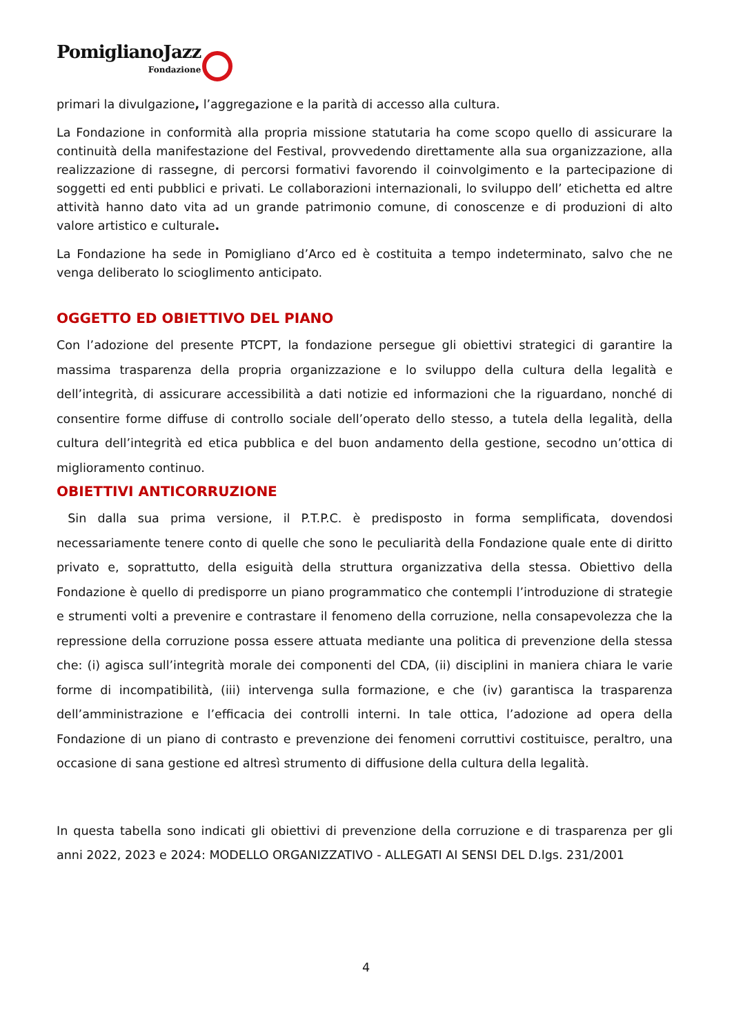PomiglianoJazz
Fondazione
primari la divulgazione, l’aggregazione e la parità di accesso alla cultura.
La Fondazione in conformità alla propria missione statutaria ha come scopo quello di assicurare la continuità della manifestazione del Festival, provvedendo direttamente alla sua organizzazione, alla realizzazione di rassegne, di percorsi formativi favorendo il coinvolgimento e la partecipazione di soggetti ed enti pubblici e privati. Le collaborazioni internazionali, lo sviluppo dell’ etichetta ed altre attività hanno dato vita ad un grande patrimonio comune, di conoscenze e di produzioni di alto valore artistico e culturale.
La Fondazione ha sede in Pomigliano d’Arco ed è costituita a tempo indeterminato, salvo che ne venga deliberato lo scioglimento anticipato.
OGGETTO ED OBIETTIVO DEL PIANO
Con l’adozione del presente PTCPT, la fondazione persegue gli obiettivi strategici di garantire la massima trasparenza della propria organizzazione e lo sviluppo della cultura della legalità e dell’integrità, di assicurare accessibilità a dati notizie ed informazioni che la riguardano, nonché di consentire forme diffuse di controllo sociale dell’operato dello stesso, a tutela della legalità, della cultura dell’integrità ed etica pubblica e del buon andamento della gestione, secodno un’ottica di miglioramento continuo.
OBIETTIVI ANTICORRUZIONE
Sin dalla sua prima versione, il P.T.P.C. è predisposto in forma semplificata, dovendosi necessariamente tenere conto di quelle che sono le peculiarità della Fondazione quale ente di diritto privato e, soprattutto, della esiguità della struttura organizzativa della stessa. Obiettivo della Fondazione è quello di predisporre un piano programmatico che contempli l’introduzione di strategie e strumenti volti a prevenire e contrastare il fenomeno della corruzione, nella consapevolezza che la repressione della corruzione possa essere attuata mediante una politica di prevenzione della stessa che: (i) agisca sull’integrità morale dei componenti del CDA, (ii) disciplini in maniera chiara le varie forme di incompatibilità, (iii) intervenga sulla formazione, e che (iv) garantisca la trasparenza dell’amministrazione e l’efficacia dei controlli interni. In tale ottica, l’adozione ad opera della Fondazione di un piano di contrasto e prevenzione dei fenomeni corruttivi costituisce, peraltro, una occasione di sana gestione ed altresì strumento di diffusione della cultura della legalità.
In questa tabella sono indicati gli obiettivi di prevenzione della corruzione e di trasparenza per gli anni 2022, 2023 e 2024: MODELLO ORGANIZZATIVO - ALLEGATI AI SENSI DEL D.lgs. 231/2001
4